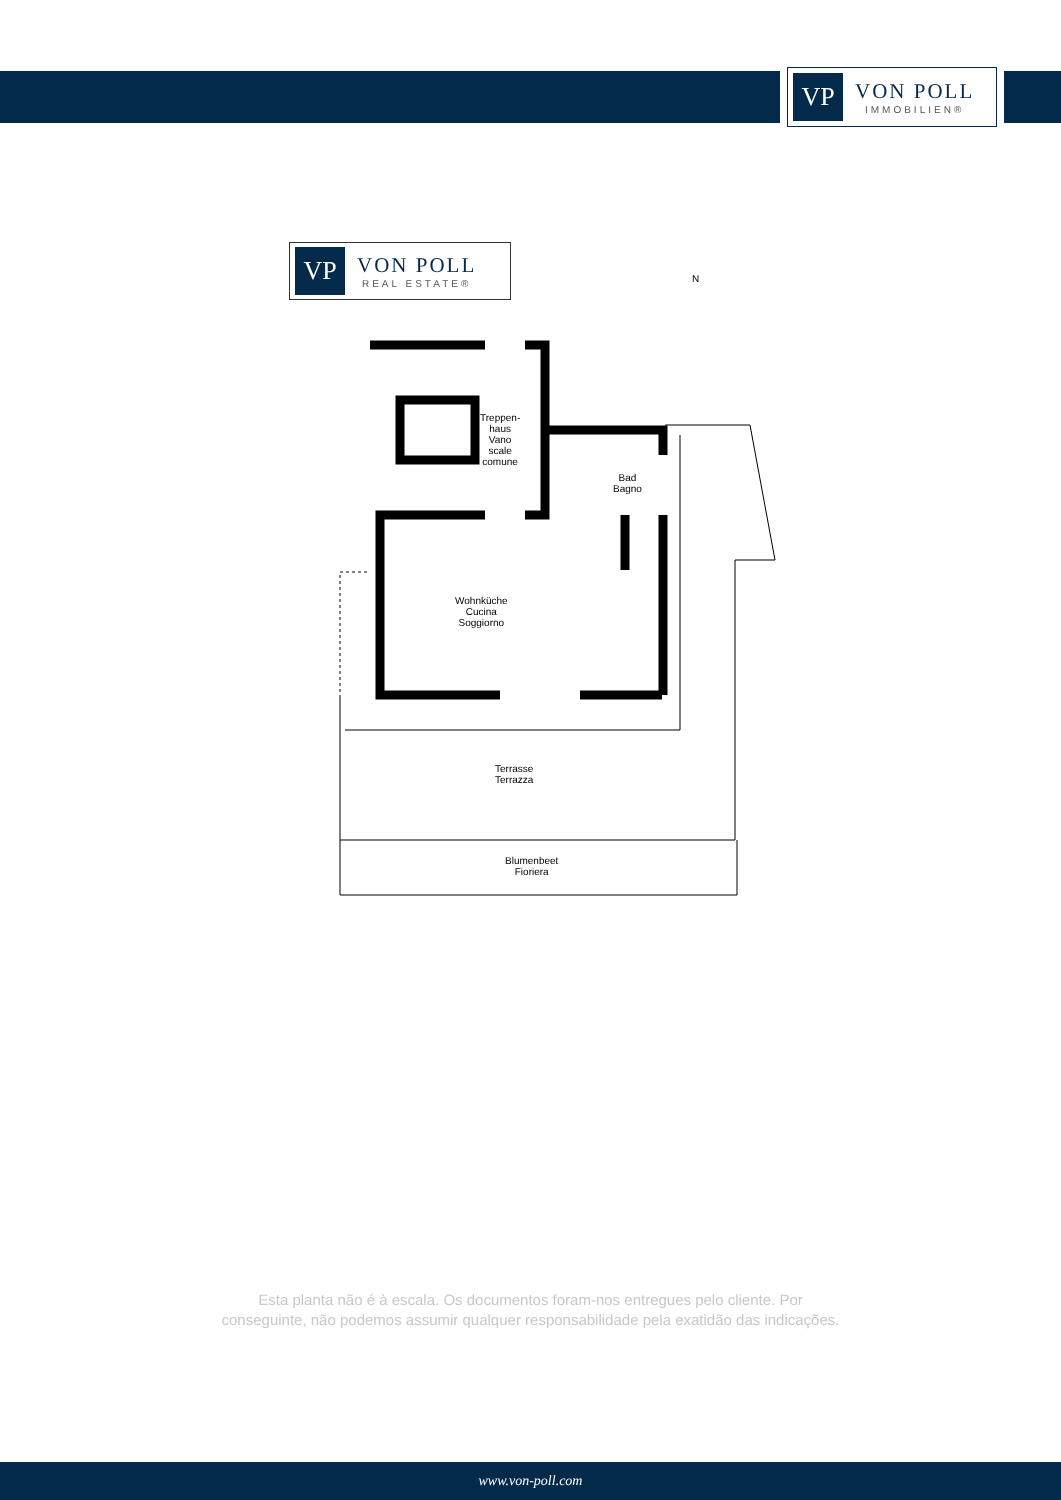VP
VON POLL
IMMOBILIEN®
VP
VON POLL
REAL ESTATE®
N
Treppen-
haus
Vano scale
comune
Bad
Bagno
Wohnküche
Cucina Soggiorno
Terrasse
Terrazza
Blumenbeet
Fioriera
Esta planta não é à escala. Os documentos foram-nos entregues pelo cliente. Por
conseguinte, não podemos assumir qualquer responsabilidade pela exatidão das indicações.
www.von-poll.com